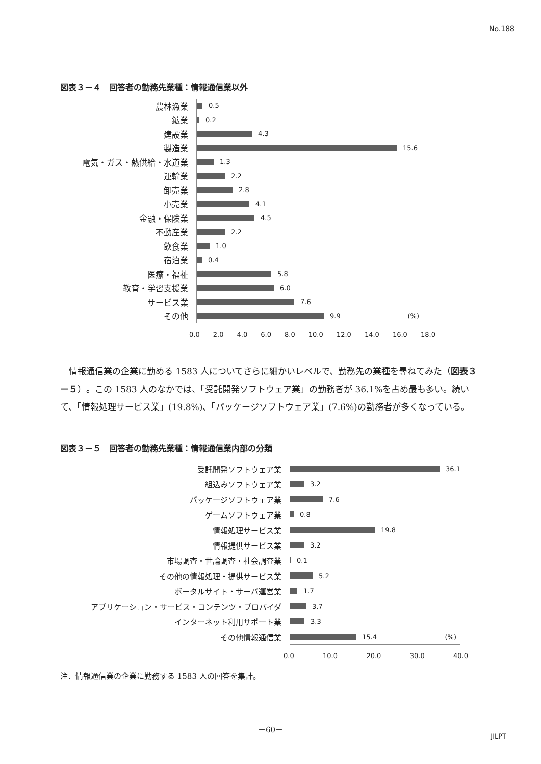No.188
図表３－４　回答者の勤務先業種：情報通信業以外
農林漁業
鉱業
建設業
製造業
電気・ガス・熱供給・水道業
運輸業
卸売業
小売業
金融・保険業
不動産業
飲食業
宿泊業
医療・福祉
教育・学習支援業
サービス業
その他
0.5
0.2
4.3
15.6
1.3
2.2
2.8
4.1
4.5
2.2
1.0
0.4
5.8
6.0
7.6
9.9 (%)
0.0 2.0 4.0 6.0 8.0 10.0 12.0 14.0 16.0 18.0
　情報通信業の企業に勤める 1583 人についてさらに細かいレベルで、勤務先の業種を尋ねてみた（図表３－５）。この 1583 人のなかでは、「受託開発ソフトウェア業」の勤務者が 36.1%を占め最も多い。続いて、「情報処理サービス業」(19.8%)、「パッケージソフトウェア業」(7.6%)の勤務者が多くなっている。
図表３－５　回答者の勤務先業種：情報通信業内部の分類
受託開発ソフトウェア業
組込みソフトウェア業
パッケージソフトウェア業
ゲームソフトウェア業
情報処理サービス業
情報提供サービス業
市場調査・世論調査・社会調査業
その他の情報処理・提供サービス業
ポータルサイト・サーバ運営業
アプリケーション・サービス・コンテンツ・プロバイダ
インターネット利用サポート業
その他情報通信業
36.1
3.2
7.6
0.8
19.8
3.2
0.1
5.2
1.7
3.7
3.3
15.4 (%)
0.0 10.0 20.0 30.0 40.0
注．情報通信業の企業に勤務する 1583 人の回答を集計。
－60－
JILPT